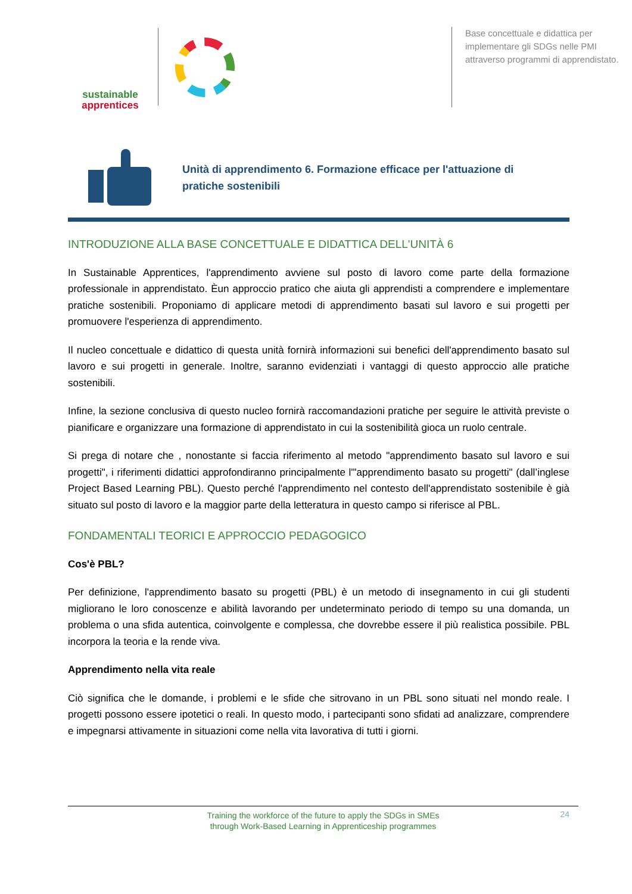sustainable
apprentices
Base concettuale e didattica per implementare gli SDGs nelle PMI attraverso programmi di apprendistato.
Unità di apprendimento 6. Formazione efficace per l'attuazione di pratiche sostenibili
INTRODUZIONE ALLA BASE CONCETTUALE E DIDATTICA DELL'UNITÀ 6
In Sustainable Apprentices, l'apprendimento avviene sul posto di lavoro come parte della formazione professionale in apprendistato. Èun approccio pratico che aiuta gli apprendisti a comprendere e implementare pratiche sostenibili. Proponiamo di applicare metodi di apprendimento basati sul lavoro e sui progetti per promuovere l'esperienza di apprendimento.
Il nucleo concettuale e didattico di questa unità fornirà informazioni sui benefici dell'apprendimento basato sul lavoro e sui progetti in generale. Inoltre, saranno evidenziati i vantaggi di questo approccio alle pratiche sostenibili.
Infine, la sezione conclusiva di questo nucleo fornirà raccomandazioni pratiche per seguire le attività previste o pianificare e organizzare una formazione di apprendistato in cui la sostenibilità gioca un ruolo centrale.
Si prega di notare che , nonostante si faccia riferimento al metodo "apprendimento basato sul lavoro e sui progetti", i riferimenti didattici approfondiranno principalmente l'"apprendimento basato su progetti" (dall’inglese Project Based Learning PBL). Questo perché l'apprendimento nel contesto dell'apprendistato sostenibile è già situato sul posto di lavoro e la maggior parte della letteratura in questo campo si riferisce al PBL.
FONDAMENTALI TEORICI E APPROCCIO PEDAGOGICO
Cos'è PBL?
Per definizione, l'apprendimento basato su progetti (PBL) è un metodo di insegnamento in cui gli studenti migliorano le loro conoscenze e abilità lavorando per undeterminato periodo di tempo su una domanda, un problema o una sfida autentica, coinvolgente e complessa, che dovrebbe essere il più realistica possibile. PBL incorpora la teoria e la rende viva.
Apprendimento nella vita reale
Ciò significa che le domande, i problemi e le sfide che sitrovano in un PBL sono situati nel mondo reale. I progetti possono essere ipotetici o reali. In questo modo, i partecipanti sono sfidati ad analizzare, comprendere e impegnarsi attivamente in situazioni come nella vita lavorativa di tutti i giorni.
Training the workforce of the future to apply the SDGs in SMEs
through Work-Based Learning in Apprenticeship programmes
24